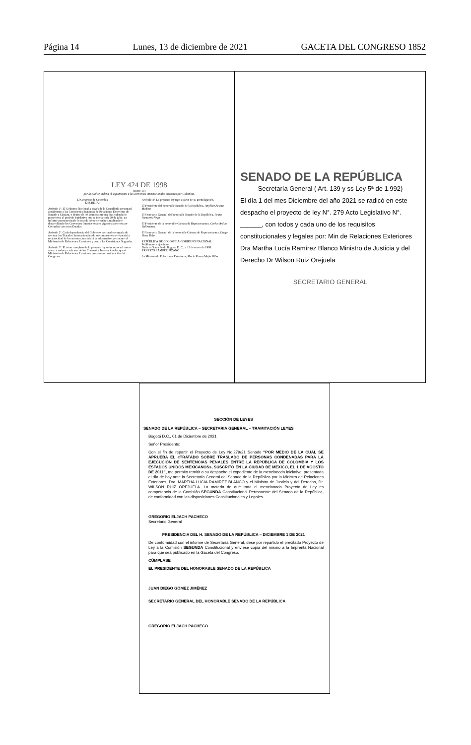Página 14 Lunes, 13 de diciembre de 2021 GACETA DEL CONGRESO 1852
LEY 424 DE 1998
(enero 13)
por la cual se ordena el seguimiento a los convenios internacionales suscritos por Colombia.
El Congreso de Colombia
DECRETA:
Artículo 1º. El Gobierno Nacional a través de la Cancillería presentará anualmente a las Comisiones Segundas de Relaciones Exteriores de Senado y Cámara, y dentro de los primeros treinta días calendario posteriores al período legislativo que se inicia cada 20 de julio, un informe pormenorizado acerca de cómo se están cumpliendo y desarrollando los Convenios Internacionales vigentes suscritos por Colombia con otros Estados.
Artículo 2º. Cada dependencia del Gobierno nacional encargada de ejecutar los Tratados Internacionales de su competencia y requerir la reciprocidad de los mismos, trasladará la información pertinente al Ministerio de Relaciones Exteriores y este, a las Comisiones Segundas.
Artículo 3º. El texto completo de la presente ley se incorporará como anexo a todos y cada uno de los Convenios Internacionales que el Ministerio de Relaciones Exteriores presente a consideración del Congreso.
Artículo 4º. La presente ley rige a partir de su promulgación.
El Presidente del honorable Senado de la República, Amylkar Acosta Medina
El Secretario General del honorable Senado de la República, Pedro Pumarejo Vega.
El Presidente de la honorable Cámara de Representantes, Carlos Ardila Ballesteros.
El Secretario General de la honorable Cámara de Representantes, Diego Vivas Tafur.
REPÚBLICA DE COLOMBIA-GOBIERNO NACIONAL
Publíquese y ejecútese.
Dada en Santa Fe de Bogotá, D. C., a 13 de enero de 1998.
ERNESTO SAMPER PIZANO
La Ministra de Relaciones Exteriores, María Emma Mejía Vélez.
SENADO DE LA REPÚBLICA
Secretaría General ( Art. 139 y ss Ley 5ª de 1.992)
El día 1 del mes Diciembre del año 2021 se radicó en este despacho el proyecto de ley N°. 279 Acto Legislativo N°. ______, con todos y cada uno de los requisitos constitucionales y legales por: Min de Relaciones Exteriores Dra Martha Lucía Ramírez Blanco Ministro de Justicia y del Derecho Dr Wilson Ruiz Orejuela
SECRETARIO GENERAL
SECCIÓN DE LEYES
SENADO DE LA REPÚBLICA – SECRETARIA GENERAL – TRAMITACIÓN LEYES
Bogotá D.C., 01 de Diciembre de 2021
Señor Presidente:
Con el fin de repartir el Proyecto de Ley No.279/21 Senado “POR MEDIO DE LA CUAL SE APRUEBA EL «TRATADO SOBRE TRASLADO DE PERSONAS CONDENADAS PARA LA EJECUCIÓN DE SENTENCIAS PENALES ENTRE LA REPÚBLICA DE COLOMBIA Y LOS ESTADOS UNIDOS MEXICANOS», SUSCRITO EN LA CIUDAD DE MEXICO, EL 1 DE AGOSTO DE 2011”, me permito remitir a su despacho el expediente de la mencionada iniciativa, presentada el día de hoy ante la Secretaría General del Senado de la República por la Ministra de Relaciones Exteriores, Dra. MARTHA LUCIA RAMIREZ BLANCO y el Ministro de Justicia y del Derecho, Dr. WILSON RUIZ OREJUELA. La materia de qué trata el mencionado Proyecto de Ley es competencia de la Comisión SEGUNDA Constitucional Permanente del Senado de la República, de conformidad con las disposiciones Constitucionales y Legales.
GREGORIO ELJACH PACHECO
Secretario General
PRESIDENCIA DEL H. SENADO DE LA REPÚBLICA – DICIEMBRE 1 DE 2021
De conformidad con el informe de Secretaría General, dese por repartido el precitado Proyecto de Ley a la Comisión SEGUNDA Constitucional y envíese copia del mismo a la Imprenta Nacional para que sea publicado en la Gaceta del Congreso.
CÚMPLASE
EL PRESIDENTE DEL HONORABLE SENADO DE LA REPÚBLICA
JUAN DIEGO GÓMEZ JIMÉNEZ
SECRETARIO GENERAL DEL HONORABLE SENADO DE LA REPÚBLICA
GREGORIO ELJACH PACHECO